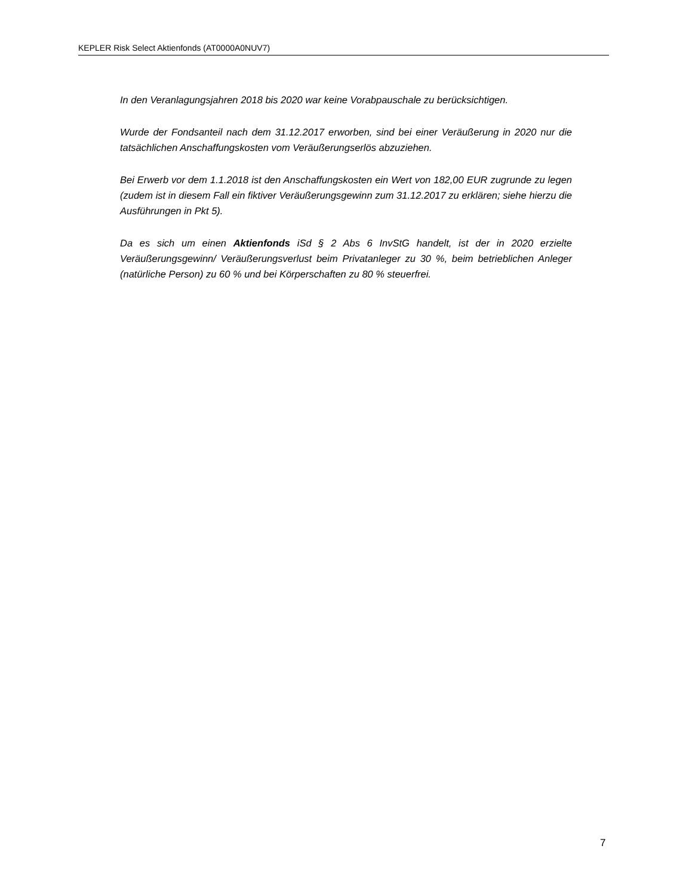KEPLER Risk Select Aktienfonds (AT0000A0NUV7)
In den Veranlagungsjahren 2018 bis 2020 war keine Vorabpauschale zu berücksichtigen.
Wurde der Fondsanteil nach dem 31.12.2017 erworben, sind bei einer Veräußerung in 2020 nur die tatsächlichen Anschaffungskosten vom Veräußerungserlös abzuziehen.
Bei Erwerb vor dem 1.1.2018 ist den Anschaffungskosten ein Wert von 182,00 EUR zugrunde zu legen (zudem ist in diesem Fall ein fiktiver Veräußerungsgewinn zum 31.12.2017 zu erklären; siehe hierzu die Ausführungen in Pkt 5).
Da es sich um einen Aktienfonds iSd § 2 Abs 6 InvStG handelt, ist der in 2020 erzielte Veräußerungsgewinn/ Veräußerungsverlust beim Privatanleger zu 30 %, beim betrieblichen Anleger (natürliche Person) zu 60 % und bei Körperschaften zu 80 % steuerfrei.
7